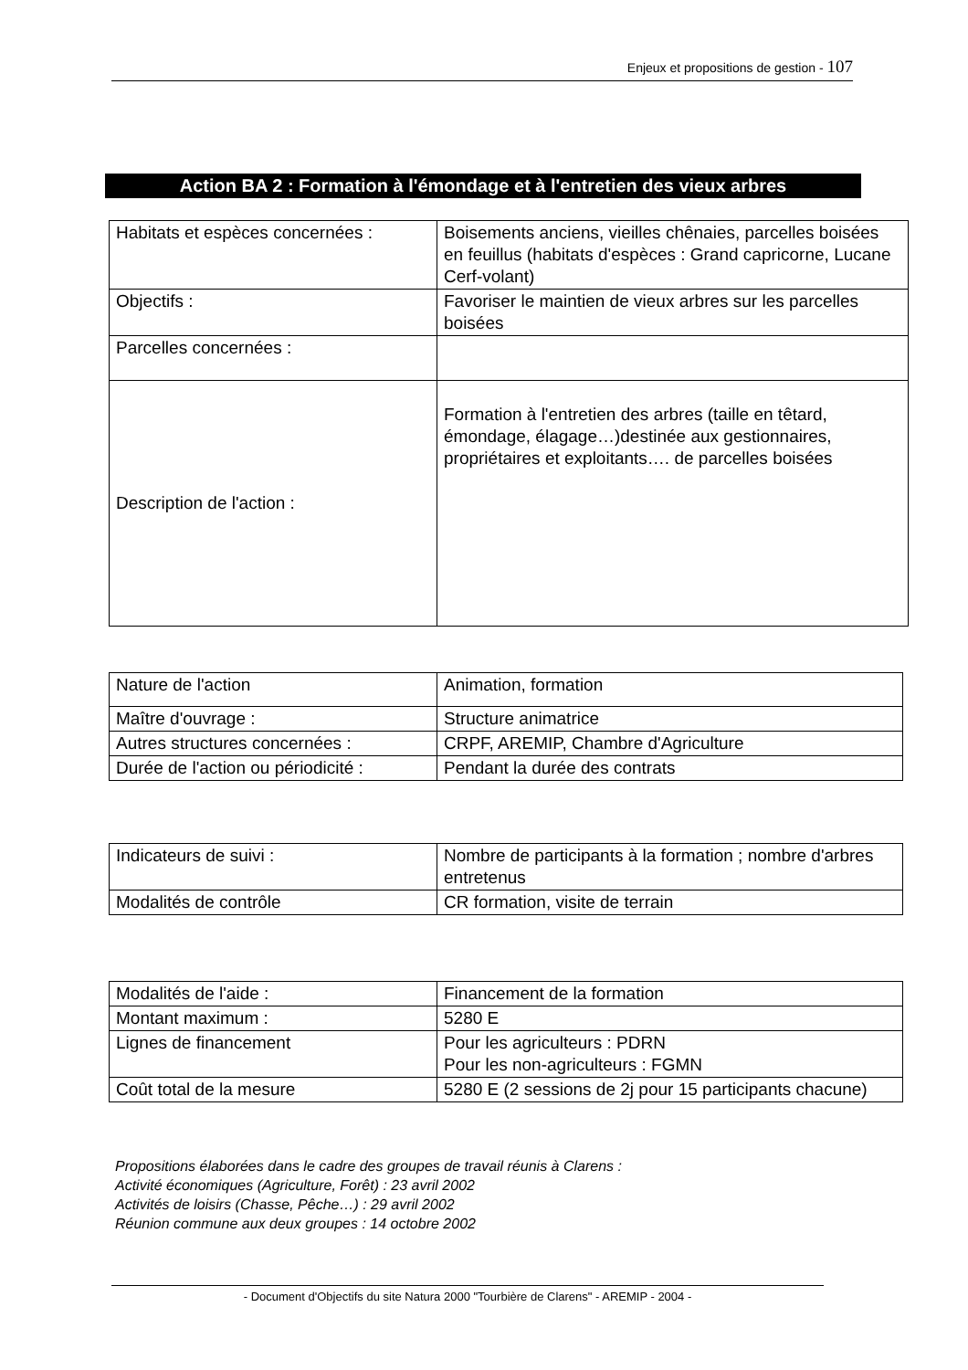Enjeux et propositions de gestion - 107
Action BA 2 : Formation à l'émondage et à l'entretien des vieux arbres
| Habitats et espèces concernées : | Boisements anciens, vieilles chênaies, parcelles boisées en feuillus (habitats d'espèces : Grand capricorne, Lucane Cerf-volant) |
| Objectifs : | Favoriser le maintien de vieux arbres sur les parcelles boisées |
| Parcelles concernées : | |
| Description de l'action : | Formation à l'entretien des arbres (taille en têtard, émondage, élagage…)destinée aux gestionnaires, propriétaires et exploitants…. de parcelles boisées |
| Nature de l'action | Animation, formation |
| Maître d'ouvrage : | Structure animatrice |
| Autres structures concernées : | CRPF, AREMIP, Chambre d'Agriculture |
| Durée de l'action ou périodicité : | Pendant la durée des contrats |
| Indicateurs de suivi : | Nombre de participants à la formation ; nombre d'arbres entretenus |
| Modalités de contrôle | CR formation, visite de terrain |
| Modalités de l'aide : | Financement de la formation |
| Montant maximum : | 5280 E |
| Lignes de financement | Pour les agriculteurs : PDRN Pour les non-agriculteurs : FGMN |
| Coût total de la mesure | 5280 E (2 sessions de 2j pour 15 participants chacune) |
Propositions élaborées dans le cadre des groupes de travail réunis à Clarens :
Activité économiques (Agriculture, Forêt) : 23 avril 2002
Activités de loisirs (Chasse, Pêche…) : 29 avril 2002
Réunion commune aux deux groupes : 14 octobre 2002
- Document d'Objectifs du site Natura 2000 "Tourbière de Clarens" - AREMIP - 2004 -